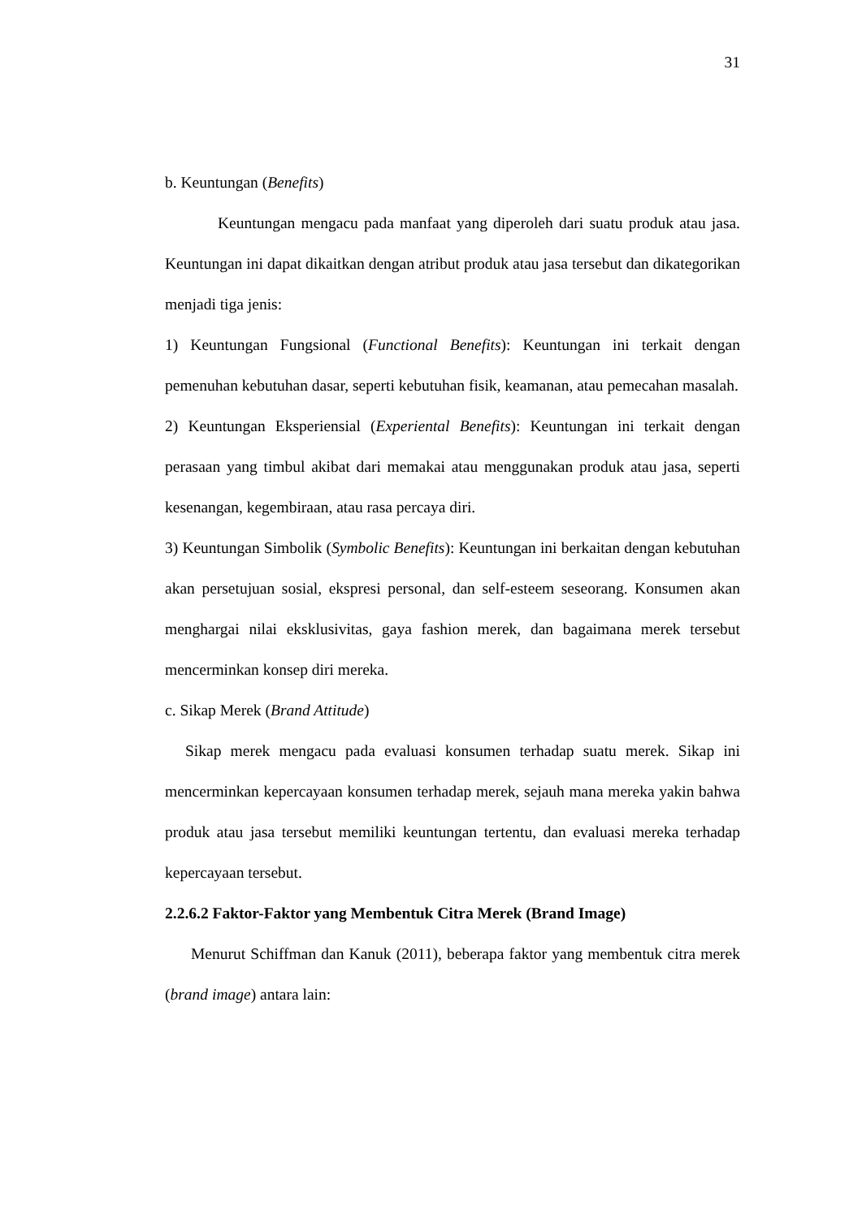31
b. Keuntungan (Benefits)
Keuntungan mengacu pada manfaat yang diperoleh dari suatu produk atau jasa. Keuntungan ini dapat dikaitkan dengan atribut produk atau jasa tersebut dan dikategorikan menjadi tiga jenis:
1) Keuntungan Fungsional (Functional Benefits): Keuntungan ini terkait dengan pemenuhan kebutuhan dasar, seperti kebutuhan fisik, keamanan, atau pemecahan masalah.
2) Keuntungan Eksperiensial (Experiental Benefits): Keuntungan ini terkait dengan perasaan yang timbul akibat dari memakai atau menggunakan produk atau jasa, seperti kesenangan, kegembiraan, atau rasa percaya diri.
3) Keuntungan Simbolik (Symbolic Benefits): Keuntungan ini berkaitan dengan kebutuhan akan persetujuan sosial, ekspresi personal, dan self-esteem seseorang. Konsumen akan menghargai nilai eksklusivitas, gaya fashion merek, dan bagaimana merek tersebut mencerminkan konsep diri mereka.
c. Sikap Merek (Brand Attitude)
Sikap merek mengacu pada evaluasi konsumen terhadap suatu merek. Sikap ini mencerminkan kepercayaan konsumen terhadap merek, sejauh mana mereka yakin bahwa produk atau jasa tersebut memiliki keuntungan tertentu, dan evaluasi mereka terhadap kepercayaan tersebut.
2.2.6.2 Faktor-Faktor yang Membentuk Citra Merek (Brand Image)
Menurut Schiffman dan Kanuk (2011), beberapa faktor yang membentuk citra merek (brand image) antara lain: